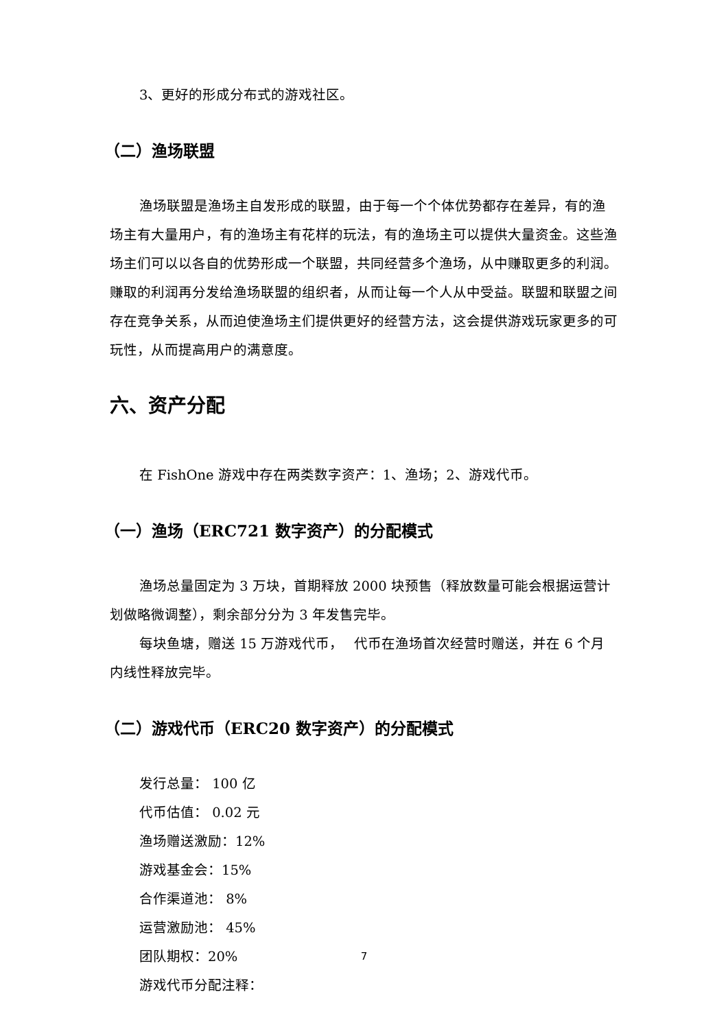3、更好的形成分布式的游戏社区。
（二）渔场联盟
渔场联盟是渔场主自发形成的联盟，由于每一个个体优势都存在差异，有的渔场主有大量用户，有的渔场主有花样的玩法，有的渔场主可以提供大量资金。这些渔场主们可以以各自的优势形成一个联盟，共同经营多个渔场，从中赚取更多的利润。赚取的利润再分发给渔场联盟的组织者，从而让每一个人从中受益。联盟和联盟之间存在竞争关系，从而迫使渔场主们提供更好的经营方法，这会提供游戏玩家更多的可玩性，从而提高用户的满意度。
六、资产分配
在 FishOne 游戏中存在两类数字资产：1、渔场；2、游戏代币。
（一）渔场（ERC721 数字资产）的分配模式
渔场总量固定为 3 万块，首期释放 2000 块预售（释放数量可能会根据运营计划做略微调整），剩余部分分为 3 年发售完毕。
每块鱼塘，赠送 15 万游戏代币，　 代币在渔场首次经营时赠送，并在 6 个月内线性释放完毕。
（二）游戏代币（ERC20 数字资产）的分配模式
发行总量： 100 亿
代币估值： 0.02 元
渔场赠送激励：12%
游戏基金会：15%
合作渠道池： 8%
运营激励池： 45%
团队期权：20%
游戏代币分配注释：
7